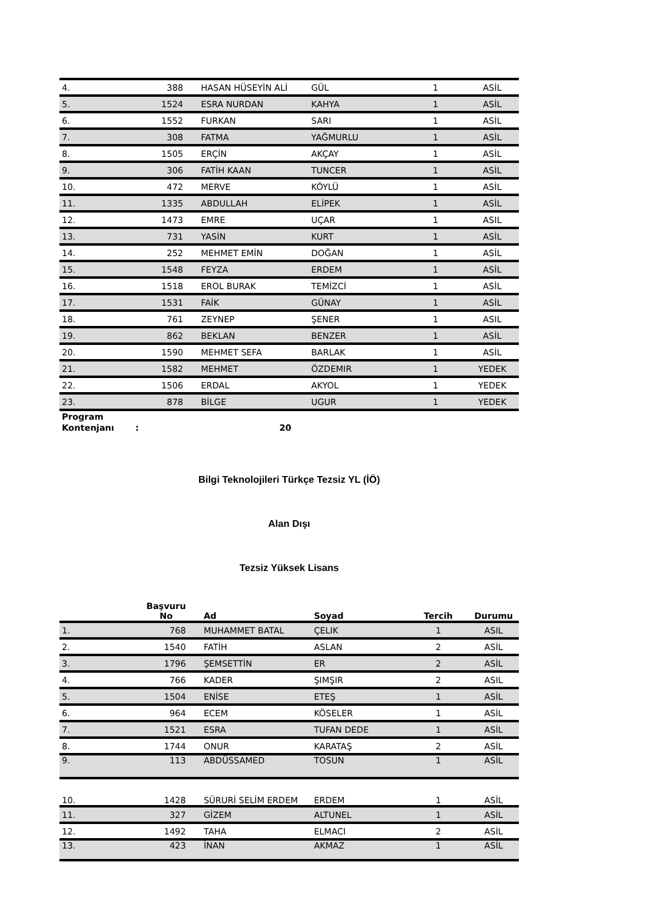| 4. | 388 | HASAN HÜSEYİN ALİ | GÜL | 1 | ASİL |
| 5. | 1524 | ESRA NURDAN | KAHYA | 1 | ASİL |
| 6. | 1552 | FURKAN | SARI | 1 | ASİL |
| 7. | 308 | FATMA | YAĞMURLU | 1 | ASİL |
| 8. | 1505 | ERÇİN | AKÇAY | 1 | ASİL |
| 9. | 306 | FATİH KAAN | TUNCER | 1 | ASİL |
| 10. | 472 | MERVE | KÖYLÜ | 1 | ASİL |
| 11. | 1335 | ABDULLAH | ELİPEK | 1 | ASİL |
| 12. | 1473 | EMRE | UÇAR | 1 | ASIL |
| 13. | 731 | YASİN | KURT | 1 | ASİL |
| 14. | 252 | MEHMET EMİN | DOĞAN | 1 | ASİL |
| 15. | 1548 | FEYZA | ERDEM | 1 | ASİL |
| 16. | 1518 | EROL BURAK | TEMİZCİ | 1 | ASİL |
| 17. | 1531 | FAİK | GÜNAY | 1 | ASİL |
| 18. | 761 | ZEYNEP | ŞENER | 1 | ASIL |
| 19. | 862 | BEKLAN | BENZER | 1 | ASİL |
| 20. | 1590 | MEHMET SEFA | BARLAK | 1 | ASİL |
| 21. | 1582 | MEHMET | ÖZDEMIR | 1 | YEDEK |
| 22. | 1506 | ERDAL | AKYOL | 1 | YEDEK |
| 23. | 878 | BİLGE | UGUR | 1 | YEDEK |
Program
Kontenjanı
: 20
Bilgi Teknolojileri Türkçe Tezsiz YL (İÖ)
Alan Dışı
Tezsiz Yüksek Lisans
| | Başvuru No | Ad | Soyad | Tercih | Durumu |
| --- | --- | --- | --- | --- | --- |
| 1. | 768 | MUHAMMET BATAL | ÇELIK | 1 | ASIL |
| 2. | 1540 | FATİH | ASLAN | 2 | ASİL |
| 3. | 1796 | ŞEMSETTİN | ER | 2 | ASİL |
| 4. | 766 | KADER | ŞIMŞIR | 2 | ASIL |
| 5. | 1504 | ENİSE | ETEŞ | 1 | ASİL |
| 6. | 964 | ECEM | KÖSELER | 1 | ASİL |
| 7. | 1521 | ESRA | TUFAN DEDE | 1 | ASİL |
| 8. | 1744 | ONUR | KARATAŞ | 2 | ASİL |
| 9. | 113 | ABDÜSSAMED | TOSUN | 1 | ASİL |
| 10. | 1428 | SÜRURİ SELİM ERDEM | ERDEM | 1 | ASİL |
| 11. | 327 | GİZEM | ALTUNEL | 1 | ASİL |
| 12. | 1492 | TAHA | ELMACI | 2 | ASİL |
| 13. | 423 | İNAN | AKMAZ | 1 | ASİL |